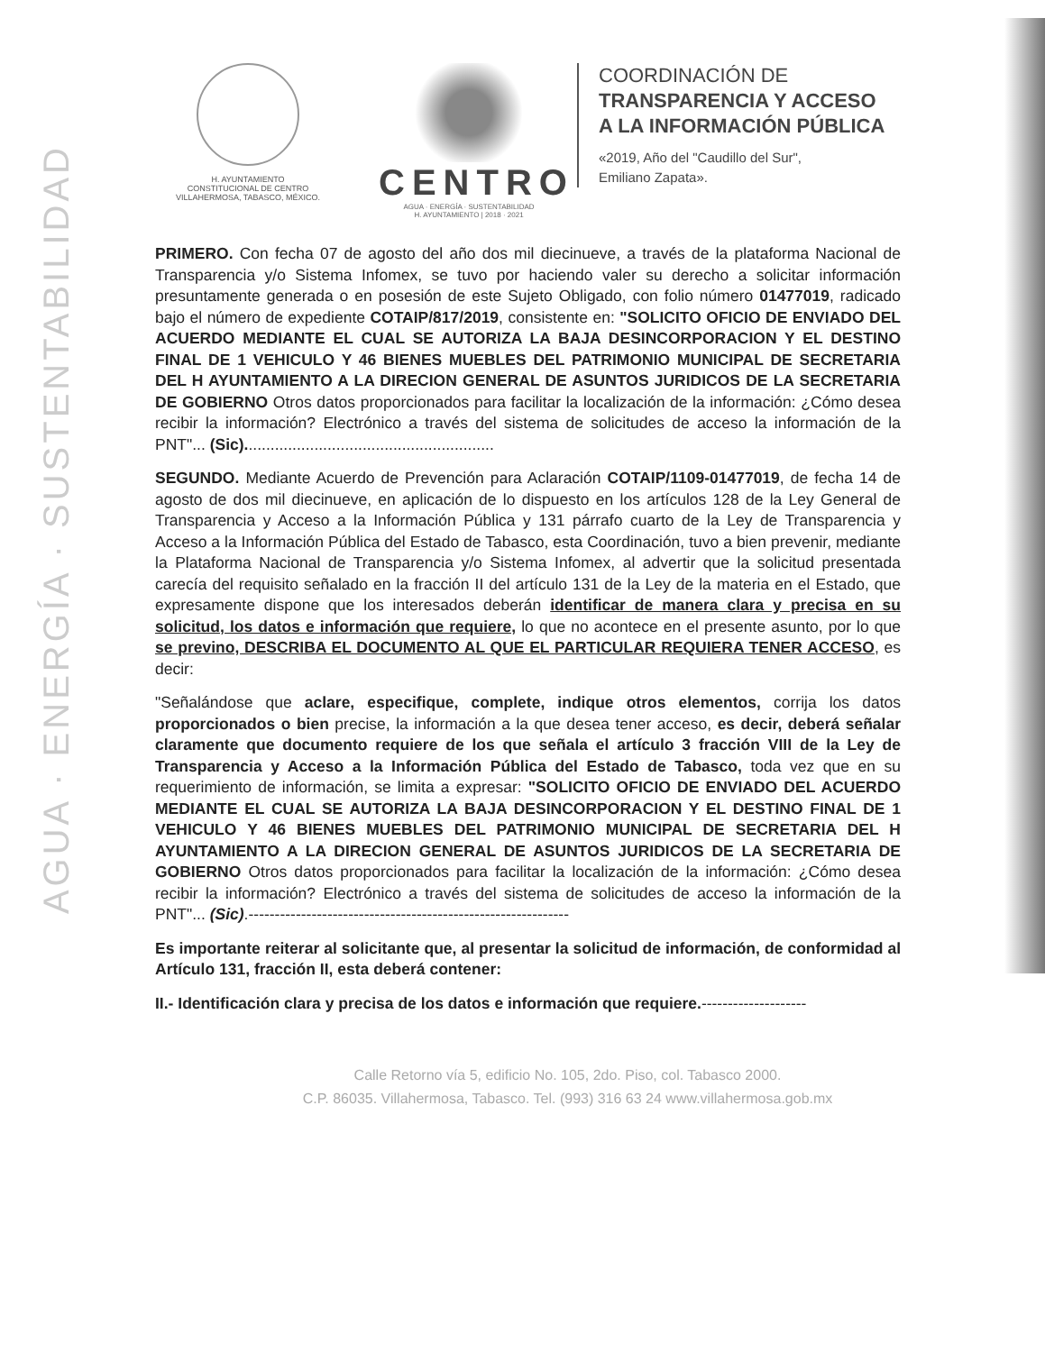AGUA · ENERGÍA · SUSTENTABILIDAD
H. AYUNTAMIENTO
CONSTITUCIONAL DE CENTRO
VILLAHERMOSA, TABASCO, MÉXICO.
CENTRO
AGUA · ENERGÍA · SUSTENTABILIDAD
H. AYUNTAMIENTO | 2018 · 2021
COORDINACIÓN DE
TRANSPARENCIA Y ACCESO
A LA INFORMACIÓN PÚBLICA
«2019, Año del "Caudillo del Sur",
Emiliano Zapata».
PRIMERO. Con fecha 07 de agosto del año dos mil diecinueve, a través de la plataforma Nacional de Transparencia y/o Sistema Infomex, se tuvo por haciendo valer su derecho a solicitar información presuntamente generada o en posesión de este Sujeto Obligado, con folio número 01477019, radicado bajo el número de expediente COTAIP/817/2019, consistente en: "SOLICITO OFICIO DE ENVIADO DEL ACUERDO MEDIANTE EL CUAL SE AUTORIZA LA BAJA DESINCORPORACION Y EL DESTINO FINAL DE 1 VEHICULO Y 46 BIENES MUEBLES DEL PATRIMONIO MUNICIPAL DE SECRETARIA DEL H AYUNTAMIENTO A LA DIRECION GENERAL DE ASUNTOS JURIDICOS DE LA SECRETARIA DE GOBIERNO Otros datos proporcionados para facilitar la localización de la información: ¿Cómo desea recibir la información? Electrónico a través del sistema de solicitudes de acceso la información de la PNT"... (Sic).........................................................
SEGUNDO. Mediante Acuerdo de Prevención para Aclaración COTAIP/1109-01477019, de fecha 14 de agosto de dos mil diecinueve, en aplicación de lo dispuesto en los artículos 128 de la Ley General de Transparencia y Acceso a la Información Pública y 131 párrafo cuarto de la Ley de Transparencia y Acceso a la Información Pública del Estado de Tabasco, esta Coordinación, tuvo a bien prevenir, mediante la Plataforma Nacional de Transparencia y/o Sistema Infomex, al advertir que la solicitud presentada carecía del requisito señalado en la fracción II del artículo 131 de la Ley de la materia en el Estado, que expresamente dispone que los interesados deberán identificar de manera clara y precisa en su solicitud, los datos e información que requiere, lo que no acontece en el presente asunto, por lo que se previno, DESCRIBA EL DOCUMENTO AL QUE EL PARTICULAR REQUIERA TENER ACCESO, es decir:
"Señalándose que aclare, especifique, complete, indique otros elementos, corrija los datos proporcionados o bien precise, la información a la que desea tener acceso, es decir, deberá señalar claramente que documento requiere de los que señala el artículo 3 fracción VIII de la Ley de Transparencia y Acceso a la Información Pública del Estado de Tabasco, toda vez que en su requerimiento de información, se limita a expresar: "SOLICITO OFICIO DE ENVIADO DEL ACUERDO MEDIANTE EL CUAL SE AUTORIZA LA BAJA DESINCORPORACION Y EL DESTINO FINAL DE 1 VEHICULO Y 46 BIENES MUEBLES DEL PATRIMONIO MUNICIPAL DE SECRETARIA DEL H AYUNTAMIENTO A LA DIRECION GENERAL DE ASUNTOS JURIDICOS DE LA SECRETARIA DE GOBIERNO Otros datos proporcionados para facilitar la localización de la información: ¿Cómo desea recibir la información? Electrónico a través del sistema de solicitudes de acceso la información de la PNT"... (Sic).-------------------------------------------------------------
Es importante reiterar al solicitante que, al presentar la solicitud de información, de conformidad al Artículo 131, fracción II, esta deberá contener:
II.- Identificación clara y precisa de los datos e información que requiere.--------------------
Calle Retorno vía 5, edificio No. 105, 2do. Piso, col. Tabasco 2000.
C.P. 86035. Villahermosa, Tabasco. Tel. (993) 316 63 24 www.villahermosa.gob.mx